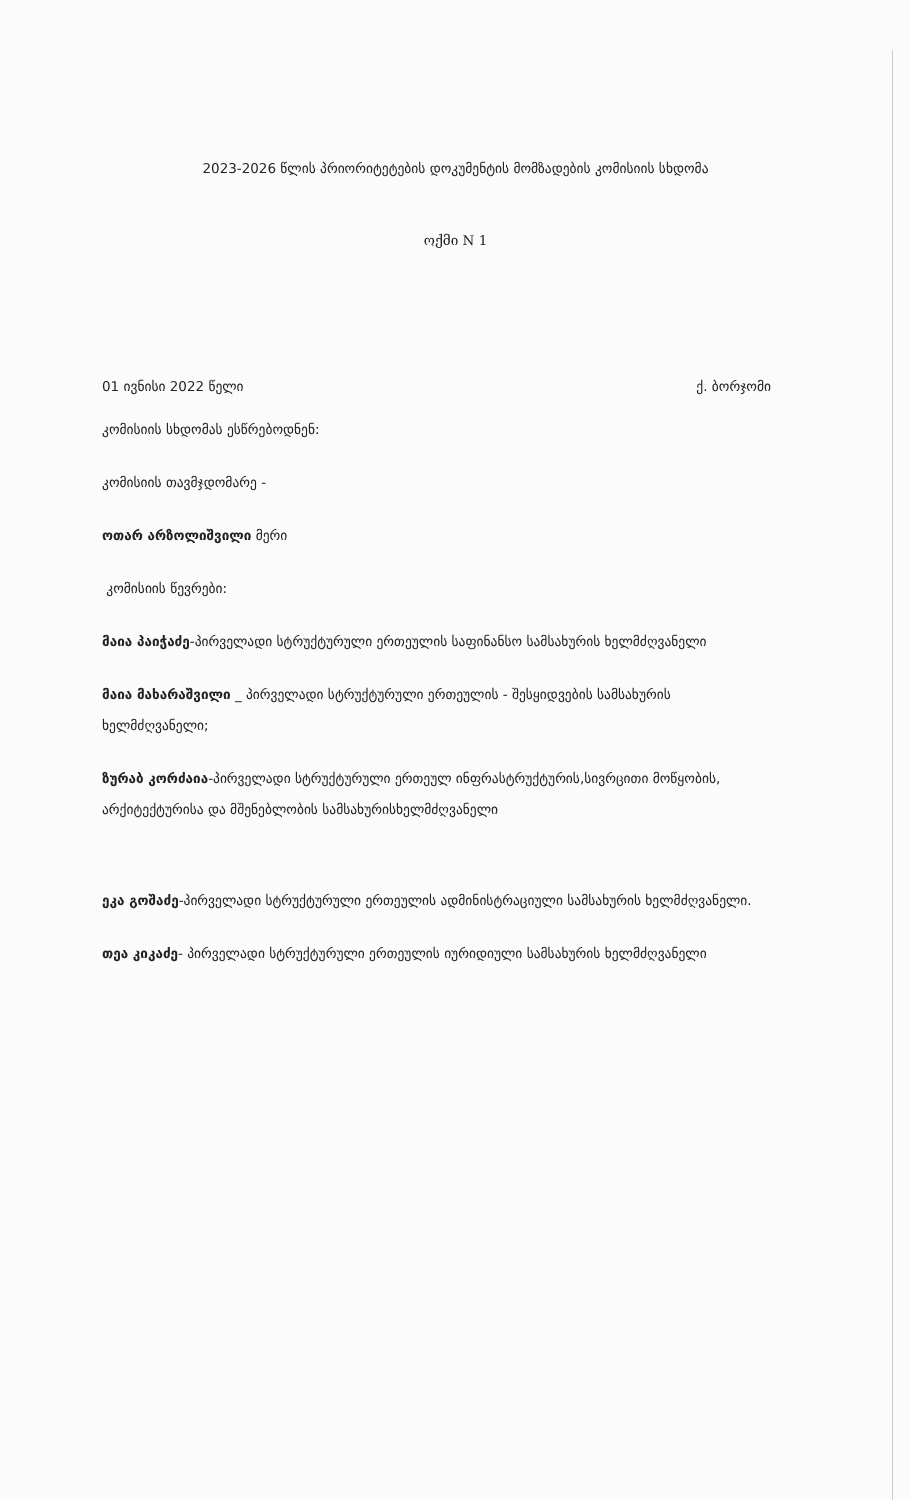2023-2026 წლის პრიორიტეტების დოკუმენტის მომზადების კომისიის სხდომა
ოქმი N 1
01 ივნისი 2022 წელი ქ. ბორჯომი
კომისიის სხდომას ესწრებოდნენ:
კომისიის თავმჯდომარე -
ოთარ არზოლიშვილი მერი
კომისიის წევრები:
მაია პაიჭაძე-პირველადი სტრუქტურული ერთეულის საფინანსო სამსახურის ხელმძღვანელი
მაია მახარაშვილი _ პირველადი სტრუქტურული ერთეულის - შესყიდვების სამსახურის ხელმძღვანელი;
ზურაბ კორძაია-პირველადი სტრუქტურული ერთეულ ინფრასტრუქტურის,სივრცითი მოწყობის, არქიტექტურისა და მშენებლობის სამსახურისხელმძღვანელი
ეკა გოშაძე-პირველადი სტრუქტურული ერთეულის ადმინისტრაციული სამსახურის ხელმძღვანელი.
თეა კიკაძე- პირველადი სტრუქტურული ერთეულის იურიდიული სამსახურის ხელმძღვანელი